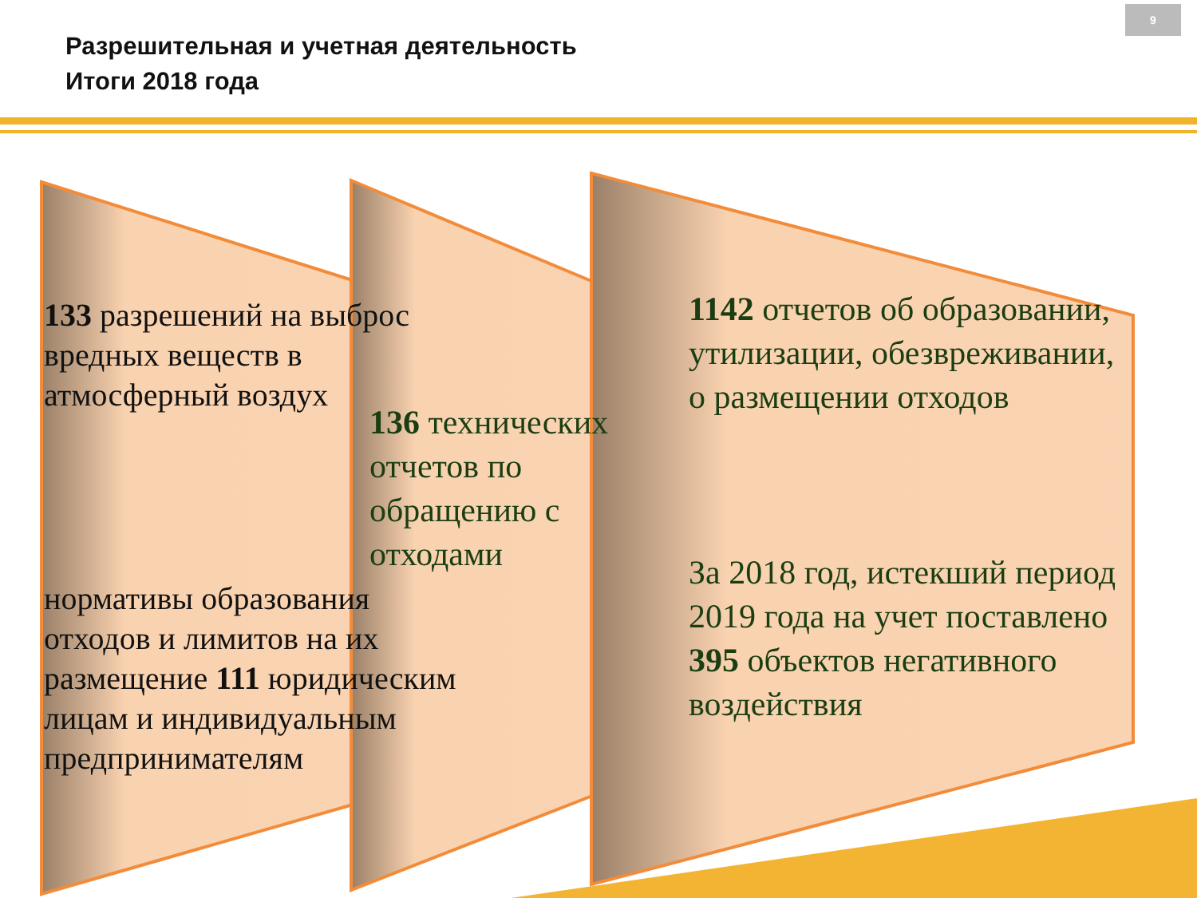Разрешительная и учетная деятельность
Итоги 2018 года
9
133 разрешений на выброс вредных веществ в атмосферный воздух
136 технических отчетов по обращению с отходами
нормативы образования отходов и лимитов на их размещение 111 юридическим лицам и индивидуальным предпринимателям
1142 отчетов об образовании, утилизации, обезвреживании, о размещении отходов
За 2018 год, истекший период 2019 года на учет поставлено
395 объектов негативного воздействия